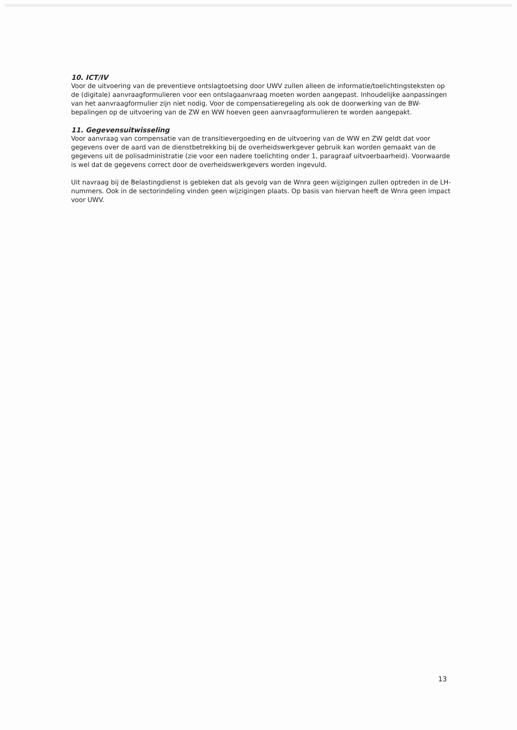10. ICT/IV
Voor de uitvoering van de preventieve ontslagtoetsing door UWV zullen alleen de informatie/toelichtingsteksten op de (digitale) aanvraagformulieren voor een ontslagaanvraag moeten worden aangepast. Inhoudelijke aanpassingen van het aanvraagformulier zijn niet nodig. Voor de compensatieregeling als ook de doorwerking van de BW-bepalingen op de uitvoering van de ZW en WW hoeven geen aanvraagformulieren te worden aangepakt.
11. Gegevensuitwisseling
Voor aanvraag van compensatie van de transitievergoeding en de uitvoering van de WW en ZW geldt dat voor gegevens over de aard van de dienstbetrekking bij de overheidswerkgever gebruik kan worden gemaakt van de gegevens uit de polisadministratie (zie voor een nadere toelichting onder 1, paragraaf uitvoerbaarheid). Voorwaarde is wel dat de gegevens correct door de overheidswerkgevers worden ingevuld.
Uit navraag bij de Belastingdienst is gebleken dat als gevolg van de Wnra geen wijzigingen zullen optreden in de LH-nummers. Ook in de sectorindeling vinden geen wijzigingen plaats. Op basis van hiervan heeft de Wnra geen impact voor UWV.
13